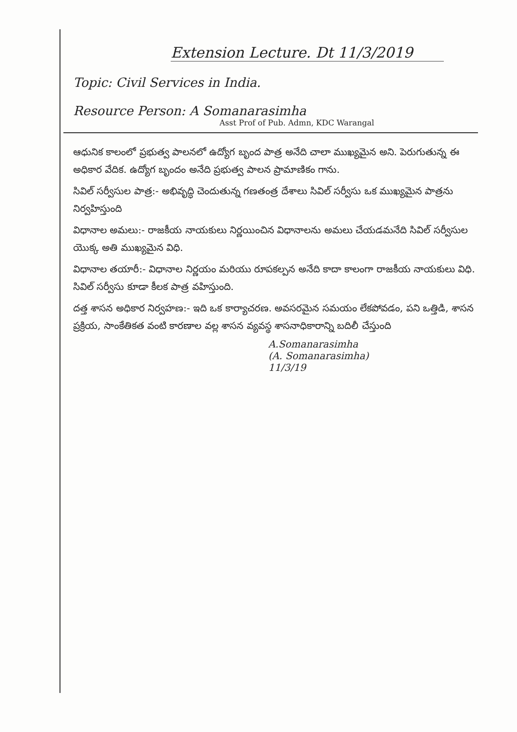Extension Lecture. Dt 11/3/2019
Topic: Civil Services in India.
Resource Person: A Somanarasimha
Asst Prof of Pub. Admn, KDC Warangal
ఆధునిక కాలంలో ప్రభుత్వ పాలనలో ఉద్యోగ బృంద పాత్ర అనేది చాలా ముఖ్యమైన అని. పెరుగుతున్న ఈ అధికార వేదిక. ఉద్యోగ బృందం అనేది ప్రభుత్వ పాలన ప్రామాణికం గాను.
సివిల్ సర్వీసుల పాత్ర:- అభివృద్ధి చెందుతున్న గణతంత్ర దేశాలు సివిల్ సర్వీసు ఒక ముఖ్యమైన పాత్రను నిర్వహిస్తుంది
విధానాల అమలు:- రాజకీయ నాయకులు నిర్ణయించిన విధానాలను అమలు చేయడమనేది సివిల్ సర్వీసుల యొక్క అతి ముఖ్యమైన విధి.
విధానాల తయారీ:- విధానాల నిర్ణయం మరియు రూపకల్పన అనేది కాదా కాలంగా రాజకీయ నాయకులు విధి. సివిల్ సర్వీసు కూడా కీలక పాత్ర వహిస్తుంది.
దత్త శాసన అధికార నిర్వహణ:- ఇది ఒక కార్యాచరణ. అవసరమైన సమయం లేకపోవడం, పని ఒత్తిడి, శాసన ప్రక్రియ, సాంకేతికత వంటి కారణాల వల్ల శాసన వ్యవస్థ శాసనాధికారాన్ని బదిలీ చేస్తుంది
A.Somanarasimha
(A. Somanarasimha)
11/3/19